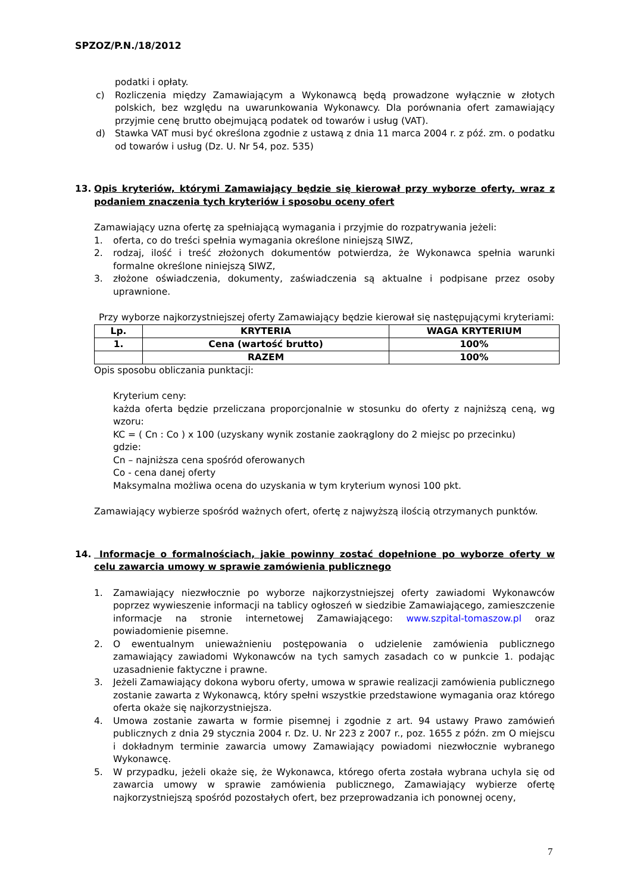SPZOZ/P.N./18/2012
podatki i opłaty.
c) Rozliczenia między Zamawiającym a Wykonawcą będą prowadzone wyłącznie w złotych polskich, bez względu na uwarunkowania Wykonawcy. Dla porównania ofert zamawiający przyjmie cenę brutto obejmującą podatek od towarów i usług (VAT).
d) Stawka VAT musi być określona zgodnie z ustawą z dnia 11 marca 2004 r. z póź. zm. o podatku od towarów i usług (Dz. U. Nr 54, poz. 535)
13. Opis kryteriów, którymi Zamawiający będzie się kierował przy wyborze oferty, wraz z podaniem znaczenia tych kryteriów i sposobu oceny ofert
Zamawiający uzna ofertę za spełniającą wymagania i przyjmie do rozpatrywania jeżeli:
1. oferta, co do treści spełnia wymagania określone niniejszą SIWZ,
2. rodzaj, ilość i treść złożonych dokumentów potwierdza, że Wykonawca spełnia warunki formalne określone niniejszą SIWZ,
3. złożone oświadczenia, dokumenty, zaświadczenia są aktualne i podpisane przez osoby uprawnione.
Przy wyborze najkorzystniejszej oferty Zamawiający będzie kierował się następującymi kryteriami:
| Lp. | KRYTERIA | WAGA KRYTERIUM |
| --- | --- | --- |
| 1. | Cena (wartość brutto) | 100% |
| | RAZEM | 100% |
Opis sposobu obliczania punktacji:
Kryterium ceny:
każda oferta będzie przeliczana proporcjonalnie w stosunku do oferty z najniższą ceną, wg wzoru:
KC = ( Cn : Co ) x 100 (uzyskany wynik zostanie zaokrąglony do 2 miejsc po przecinku)
gdzie:
Cn – najniższa cena spośród oferowanych
Co - cena danej oferty
Maksymalna możliwa ocena do uzyskania w tym kryterium wynosi 100 pkt.
Zamawiający wybierze spośród ważnych ofert, ofertę z najwyższą ilością otrzymanych punktów.
14. Informacje o formalnościach, jakie powinny zostać dopełnione po wyborze oferty w celu zawarcia umowy w sprawie zamówienia publicznego
1. Zamawiający niezwłocznie po wyborze najkorzystniejszej oferty zawiadomi Wykonawców poprzez wywieszenie informacji na tablicy ogłoszeń w siedzibie Zamawiającego, zamieszczenie informacje na stronie internetowej Zamawiającego: www.szpital-tomaszow.pl oraz powiadomienie pisemne.
2. O ewentualnym unieważnieniu postępowania o udzielenie zamówienia publicznego zamawiający zawiadomi Wykonawców na tych samych zasadach co w punkcie 1. podając uzasadnienie faktyczne i prawne.
3. Jeżeli Zamawiający dokona wyboru oferty, umowa w sprawie realizacji zamówienia publicznego zostanie zawarta z Wykonawcą, który spełni wszystkie przedstawione wymagania oraz którego oferta okaże się najkorzystniejsza.
4. Umowa zostanie zawarta w formie pisemnej i zgodnie z art. 94 ustawy Prawo zamówień publicznych z dnia 29 stycznia 2004 r. Dz. U. Nr 223 z 2007 r., poz. 1655 z późn. zm O miejscu i dokładnym terminie zawarcia umowy Zamawiający powiadomi niezwłocznie wybranego Wykonawcę.
5. W przypadku, jeżeli okaże się, że Wykonawca, którego oferta została wybrana uchyla się od zawarcia umowy w sprawie zamówienia publicznego, Zamawiający wybierze ofertę najkorzystniejszą spośród pozostałych ofert, bez przeprowadzania ich ponownej oceny,
7